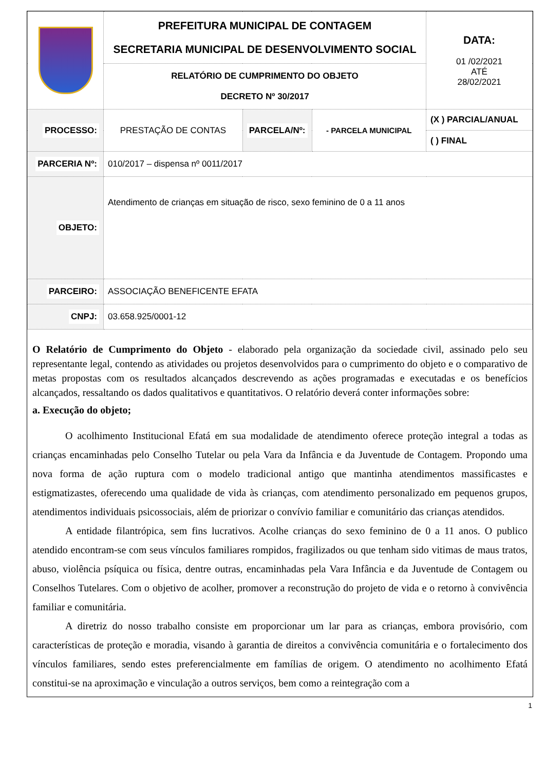| | PREFEITURA MUNICIPAL DE CONTAGEM SECRETARIA MUNICIPAL DE DESENVOLVIMENTO SOCIAL | | | DATA: 01 /02/2021 ATÉ 28/02/2021 |
| | RELATÓRIO DE CUMPRIMENTO DO OBJETO DECRETO Nº 30/2017 | | | |
| PROCESSO: | PRESTAÇÃO DE CONTAS | PARCELA/Nº: | - PARCELA MUNICIPAL | (X ) PARCIAL/ANUAL |
| | | | | ( ) FINAL |
| PARCERIA Nº: | 010/2017 – dispensa nº 0011/2017 | | | |
| OBJETO: | Atendimento de crianças em situação de risco, sexo feminino de 0 a 11 anos | | | |
| PARCEIRO: | ASSOCIAÇÃO BENEFICENTE EFATA | | | |
| CNPJ: | 03.658.925/0001-12 | | | |
O Relatório de Cumprimento do Objeto - elaborado pela organização da sociedade civil, assinado pelo seu representante legal, contendo as atividades ou projetos desenvolvidos para o cumprimento do objeto e o comparativo de metas propostas com os resultados alcançados descrevendo as ações programadas e executadas e os benefícios alcançados, ressaltando os dados qualitativos e quantitativos. O relatório deverá conter informações sobre:
a. Execução do objeto;
O acolhimento Institucional Efatá em sua modalidade de atendimento oferece proteção integral a todas as crianças encaminhadas pelo Conselho Tutelar ou pela Vara da Infância e da Juventude de Contagem. Propondo uma nova forma de ação ruptura com o modelo tradicional antigo que mantinha atendimentos massificastes e estigmatizastes, oferecendo uma qualidade de vida às crianças, com atendimento personalizado em pequenos grupos, atendimentos individuais psicossociais, além de priorizar o convívio familiar e comunitário das crianças atendidos.
A entidade filantrópica, sem fins lucrativos. Acolhe crianças do sexo feminino de 0 a 11 anos. O publico atendido encontram-se com seus vínculos familiares rompidos, fragilizados ou que tenham sido vitimas de maus tratos, abuso, violência psíquica ou física, dentre outras, encaminhadas pela Vara Infância e da Juventude de Contagem ou Conselhos Tutelares. Com o objetivo de acolher, promover a reconstrução do projeto de vida e o retorno à convivência familiar e comunitária.
A diretriz do nosso trabalho consiste em proporcionar um lar para as crianças, embora provisório, com características de proteção e moradia, visando à garantia de direitos a convivência comunitária e o fortalecimento dos vínculos familiares, sendo estes preferencialmente em famílias de origem. O atendimento no acolhimento Efatá constitui-se na aproximação e vinculação a outros serviços, bem como a reintegração com a
1